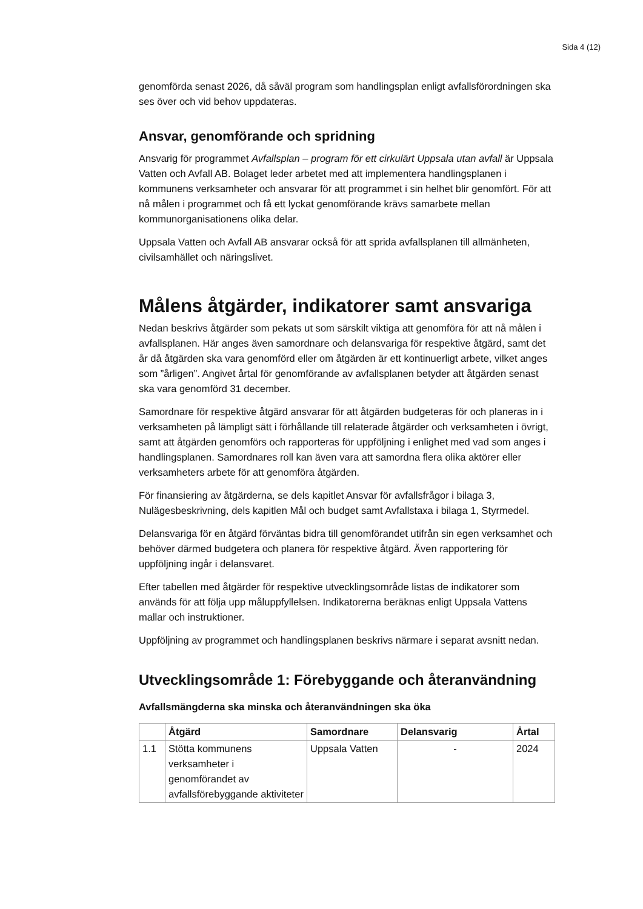Sida 4 (12)
genomförda senast 2026, då såväl program som handlingsplan enligt avfallsförordningen ska ses över och vid behov uppdateras.
Ansvar, genomförande och spridning
Ansvarig för programmet Avfallsplan – program för ett cirkulärt Uppsala utan avfall är Uppsala Vatten och Avfall AB. Bolaget leder arbetet med att implementera handlingsplanen i kommunens verksamheter och ansvarar för att programmet i sin helhet blir genomfört. För att nå målen i programmet och få ett lyckat genomförande krävs samarbete mellan kommunorganisationens olika delar.
Uppsala Vatten och Avfall AB ansvarar också för att sprida avfallsplanen till allmänheten, civilsamhället och näringslivet.
Målens åtgärder, indikatorer samt ansvariga
Nedan beskrivs åtgärder som pekats ut som särskilt viktiga att genomföra för att nå målen i avfallsplanen. Här anges även samordnare och delansvariga för respektive åtgärd, samt det år då åtgärden ska vara genomförd eller om åtgärden är ett kontinuerligt arbete, vilket anges som ”årligen”. Angivet årtal för genomförande av avfallsplanen betyder att åtgärden senast ska vara genomförd 31 december.
Samordnare för respektive åtgärd ansvarar för att åtgärden budgeteras för och planeras in i verksamheten på lämpligt sätt i förhållande till relaterade åtgärder och verksamheten i övrigt, samt att åtgärden genomförs och rapporteras för uppföljning i enlighet med vad som anges i handlingsplanen. Samordnares roll kan även vara att samordna flera olika aktörer eller verksamheters arbete för att genomföra åtgärden.
För finansiering av åtgärderna, se dels kapitlet Ansvar för avfallsfrågor i bilaga 3, Nulägesbeskrivning, dels kapitlen Mål och budget samt Avfallstaxa i bilaga 1, Styrmedel.
Delansvariga för en åtgärd förväntas bidra till genomförandet utifrån sin egen verksamhet och behöver därmed budgetera och planera för respektive åtgärd. Även rapportering för uppföljning ingår i delansvaret.
Efter tabellen med åtgärder för respektive utvecklingsområde listas de indikatorer som används för att följa upp måluppfyllelsen. Indikatorerna beräknas enligt Uppsala Vattens mallar och instruktioner.
Uppföljning av programmet och handlingsplanen beskrivs närmare i separat avsnitt nedan.
Utvecklingsområde 1: Förebyggande och återanvändning
Avfallsmängderna ska minska och återanvändningen ska öka
| | Åtgärd | Samordnare | Delansvarig | Årtal |
| --- | --- | --- | --- | --- |
| 1.1 | Stötta kommunens verksamheter i genomförandet av avfallsförebyggande aktiviteter | Uppsala Vatten | - | 2024 |